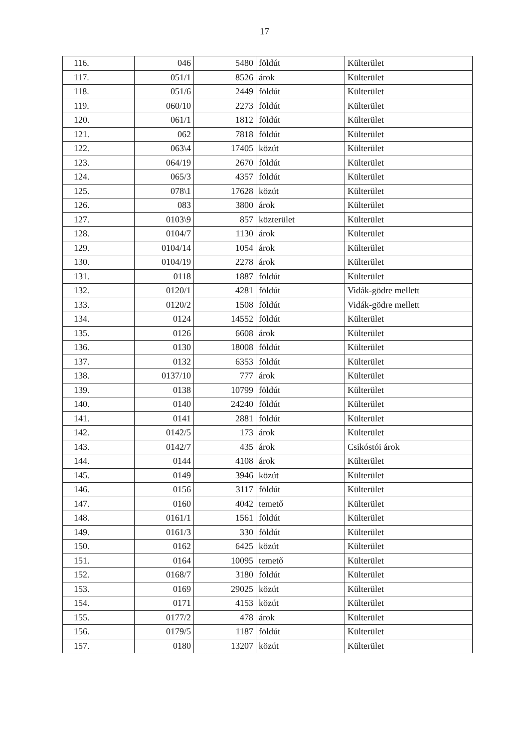17
| 116. | 046 | 5480 | földút | Külterület |
| 117. | 051/1 | 8526 | árok | Külterület |
| 118. | 051/6 | 2449 | földút | Külterület |
| 119. | 060/10 | 2273 | földút | Külterület |
| 120. | 061/1 | 1812 | földút | Külterület |
| 121. | 062 | 7818 | földút | Külterület |
| 122. | 063\4 | 17405 | közút | Külterület |
| 123. | 064/19 | 2670 | földút | Külterület |
| 124. | 065/3 | 4357 | földút | Külterület |
| 125. | 078\1 | 17628 | közút | Külterület |
| 126. | 083 | 3800 | árok | Külterület |
| 127. | 0103\9 | 857 | közterület | Külterület |
| 128. | 0104/7 | 1130 | árok | Külterület |
| 129. | 0104/14 | 1054 | árok | Külterület |
| 130. | 0104/19 | 2278 | árok | Külterület |
| 131. | 0118 | 1887 | földút | Külterület |
| 132. | 0120/1 | 4281 | földút | Vidák-gödre mellett |
| 133. | 0120/2 | 1508 | földút | Vidák-gödre mellett |
| 134. | 0124 | 14552 | földút | Külterület |
| 135. | 0126 | 6608 | árok | Külterület |
| 136. | 0130 | 18008 | földút | Külterület |
| 137. | 0132 | 6353 | földút | Külterület |
| 138. | 0137/10 | 777 | árok | Külterület |
| 139. | 0138 | 10799 | földút | Külterület |
| 140. | 0140 | 24240 | földút | Külterület |
| 141. | 0141 | 2881 | földút | Külterület |
| 142. | 0142/5 | 173 | árok | Külterület |
| 143. | 0142/7 | 435 | árok | Csikóstói árok |
| 144. | 0144 | 4108 | árok | Külterület |
| 145. | 0149 | 3946 | közút | Külterület |
| 146. | 0156 | 3117 | földút | Külterület |
| 147. | 0160 | 4042 | temető | Külterület |
| 148. | 0161/1 | 1561 | földút | Külterület |
| 149. | 0161/3 | 330 | földút | Külterület |
| 150. | 0162 | 6425 | közút | Külterület |
| 151. | 0164 | 10095 | temető | Külterület |
| 152. | 0168/7 | 3180 | földút | Külterület |
| 153. | 0169 | 29025 | közút | Külterület |
| 154. | 0171 | 4153 | közút | Külterület |
| 155. | 0177/2 | 478 | árok | Külterület |
| 156. | 0179/5 | 1187 | földút | Külterület |
| 157. | 0180 | 13207 | közút | Külterület |